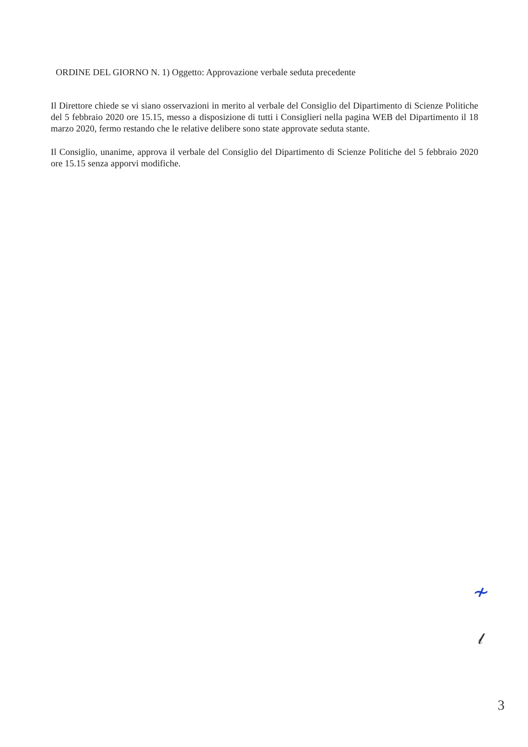ORDINE DEL GIORNO N. 1) Oggetto: Approvazione verbale seduta precedente
Il Direttore chiede se vi siano osservazioni in merito al verbale del Consiglio del Dipartimento di Scienze Politiche del 5 febbraio 2020 ore 15.15, messo a disposizione di tutti i Consiglieri nella pagina WEB del Dipartimento il 18 marzo 2020, fermo restando che le relative delibere sono state approvate seduta stante.
Il Consiglio, unanime, approva il verbale del Consiglio del Dipartimento di Scienze Politiche del 5 febbraio 2020 ore 15.15 senza apporvi modifiche.
≁
𝓁
3